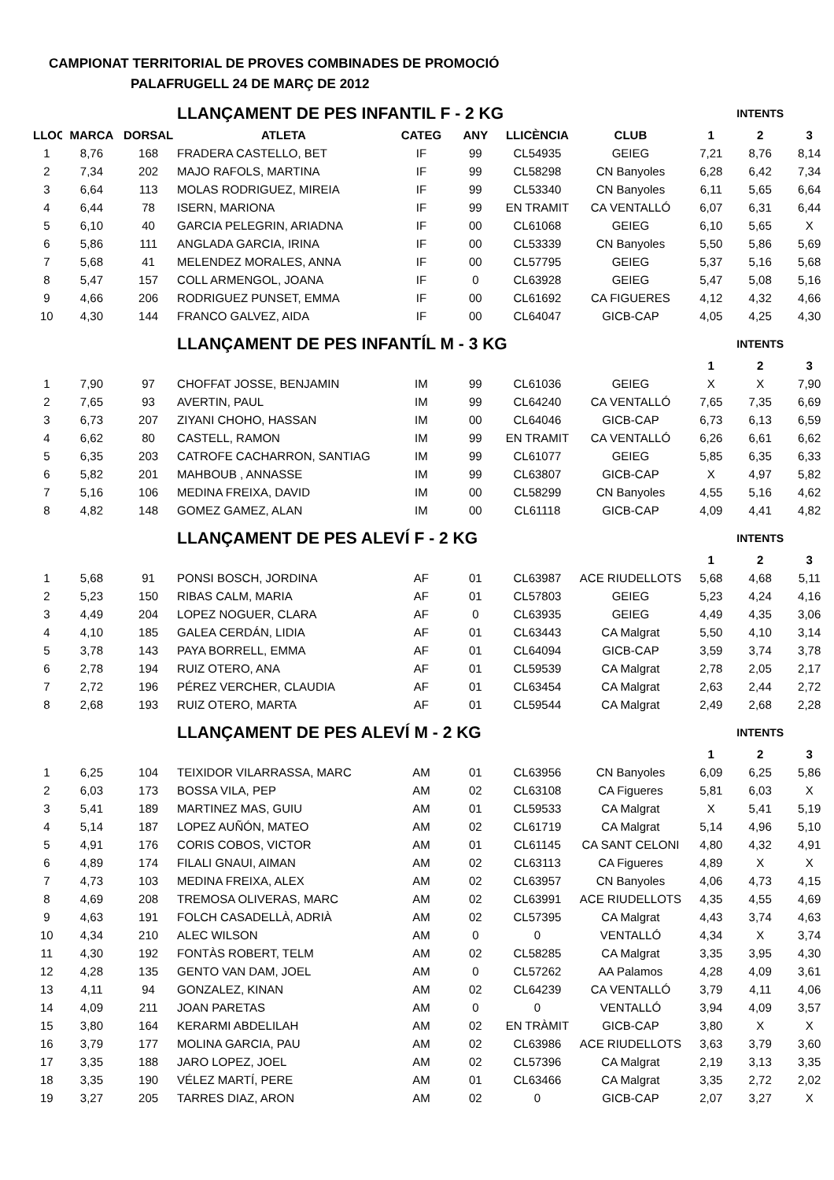CAMPIONAT TERRITORIAL DE PROVES COMBINADES DE PROMOCIÓ
PALAFRUGELL 24 DE MARÇ DE 2012
| | | | LLANÇAMENT DE PES INFANTIL F - 2 KG | | | | | INTENTS | | |
| LLOC | MARCA | DORSAL | ATLETA | CATEG | ANY | LLICÈNCIA | CLUB | 1 | 2 | 3 |
| 1 | 8,76 | 168 | FRADERA CASTELLO, BET | IF | 99 | CL54935 | GEIEG | 7,21 | 8,76 | 8,14 |
| 2 | 7,34 | 202 | MAJO RAFOLS, MARTINA | IF | 99 | CL58298 | CN Banyoles | 6,28 | 6,42 | 7,34 |
| 3 | 6,64 | 113 | MOLAS RODRIGUEZ, MIREIA | IF | 99 | CL53340 | CN Banyoles | 6,11 | 5,65 | 6,64 |
| 4 | 6,44 | 78 | ISERN, MARIONA | IF | 99 | EN TRAMIT | CA VENTALLÓ | 6,07 | 6,31 | 6,44 |
| 5 | 6,10 | 40 | GARCIA PELEGRIN, ARIADNA | IF | 00 | CL61068 | GEIEG | 6,10 | 5,65 | X |
| 6 | 5,86 | 111 | ANGLADA GARCIA, IRINA | IF | 00 | CL53339 | CN Banyoles | 5,50 | 5,86 | 5,69 |
| 7 | 5,68 | 41 | MELENDEZ MORALES, ANNA | IF | 00 | CL57795 | GEIEG | 5,37 | 5,16 | 5,68 |
| 8 | 5,47 | 157 | COLL ARMENGOL, JOANA | IF | 0 | CL63928 | GEIEG | 5,47 | 5,08 | 5,16 |
| 9 | 4,66 | 206 | RODRIGUEZ PUNSET, EMMA | IF | 00 | CL61692 | CA FIGUERES | 4,12 | 4,32 | 4,66 |
| 10 | 4,30 | 144 | FRANCO GALVEZ, AIDA | IF | 00 | CL64047 | GICB-CAP | 4,05 | 4,25 | 4,30 |
| | | | LLANÇAMENT DE PES INFANTÍL M - 3 KG | | | | | INTENTS | | |
| | | | | | | | | 1 | 2 | 3 |
| 1 | 7,90 | 97 | CHOFFAT JOSSE, BENJAMIN | IM | 99 | CL61036 | GEIEG | X | X | 7,90 |
| 2 | 7,65 | 93 | AVERTIN, PAUL | IM | 99 | CL64240 | CA VENTALLÓ | 7,65 | 7,35 | 6,69 |
| 3 | 6,73 | 207 | ZIYANI CHOHO, HASSAN | IM | 00 | CL64046 | GICB-CAP | 6,73 | 6,13 | 6,59 |
| 4 | 6,62 | 80 | CASTELL, RAMON | IM | 99 | EN TRAMIT | CA VENTALLÓ | 6,26 | 6,61 | 6,62 |
| 5 | 6,35 | 203 | CATROFE CACHARRON, SANTIAG | IM | 99 | CL61077 | GEIEG | 5,85 | 6,35 | 6,33 |
| 6 | 5,82 | 201 | MAHBOUB , ANNASSE | IM | 99 | CL63807 | GICB-CAP | X | 4,97 | 5,82 |
| 7 | 5,16 | 106 | MEDINA FREIXA, DAVID | IM | 00 | CL58299 | CN Banyoles | 4,55 | 5,16 | 4,62 |
| 8 | 4,82 | 148 | GOMEZ GAMEZ, ALAN | IM | 00 | CL61118 | GICB-CAP | 4,09 | 4,41 | 4,82 |
| | | | LLANÇAMENT DE PES ALEVÍ F - 2 KG | | | | | INTENTS | | |
| | | | | | | | | 1 | 2 | 3 |
| 1 | 5,68 | 91 | PONSI BOSCH, JORDINA | AF | 01 | CL63987 | ACE RIUDELLOTS | 5,68 | 4,68 | 5,11 |
| 2 | 5,23 | 150 | RIBAS CALM, MARIA | AF | 01 | CL57803 | GEIEG | 5,23 | 4,24 | 4,16 |
| 3 | 4,49 | 204 | LOPEZ NOGUER, CLARA | AF | 0 | CL63935 | GEIEG | 4,49 | 4,35 | 3,06 |
| 4 | 4,10 | 185 | GALEA CERDÁN, LIDIA | AF | 01 | CL63443 | CA Malgrat | 5,50 | 4,10 | 3,14 |
| 5 | 3,78 | 143 | PAYA BORRELL, EMMA | AF | 01 | CL64094 | GICB-CAP | 3,59 | 3,74 | 3,78 |
| 6 | 2,78 | 194 | RUIZ OTERO, ANA | AF | 01 | CL59539 | CA Malgrat | 2,78 | 2,05 | 2,17 |
| 7 | 2,72 | 196 | PÉREZ VERCHER, CLAUDIA | AF | 01 | CL63454 | CA Malgrat | 2,63 | 2,44 | 2,72 |
| 8 | 2,68 | 193 | RUIZ OTERO, MARTA | AF | 01 | CL59544 | CA Malgrat | 2,49 | 2,68 | 2,28 |
| | | | LLANÇAMENT DE PES ALEVÍ M - 2 KG | | | | | INTENTS | | |
| | | | | | | | | 1 | 2 | 3 |
| 1 | 6,25 | 104 | TEIXIDOR VILARRASSA, MARC | AM | 01 | CL63956 | CN Banyoles | 6,09 | 6,25 | 5,86 |
| 2 | 6,03 | 173 | BOSSA VILA, PEP | AM | 02 | CL63108 | CA Figueres | 5,81 | 6,03 | X |
| 3 | 5,41 | 189 | MARTINEZ MAS, GUIU | AM | 01 | CL59533 | CA Malgrat | X | 5,41 | 5,19 |
| 4 | 5,14 | 187 | LOPEZ AUÑÓN, MATEO | AM | 02 | CL61719 | CA Malgrat | 5,14 | 4,96 | 5,10 |
| 5 | 4,91 | 176 | CORIS COBOS, VICTOR | AM | 01 | CL61145 | CA SANT CELONI | 4,80 | 4,32 | 4,91 |
| 6 | 4,89 | 174 | FILALI GNAUI, AIMAN | AM | 02 | CL63113 | CA Figueres | 4,89 | X | X |
| 7 | 4,73 | 103 | MEDINA FREIXA, ALEX | AM | 02 | CL63957 | CN Banyoles | 4,06 | 4,73 | 4,15 |
| 8 | 4,69 | 208 | TREMOSA OLIVERAS, MARC | AM | 02 | CL63991 | ACE RIUDELLOTS | 4,35 | 4,55 | 4,69 |
| 9 | 4,63 | 191 | FOLCH CASADELLÀ, ADRIÀ | AM | 02 | CL57395 | CA Malgrat | 4,43 | 3,74 | 4,63 |
| 10 | 4,34 | 210 | ALEC WILSON | AM | 0 | 0 | VENTALLÓ | 4,34 | X | 3,74 |
| 11 | 4,30 | 192 | FONTÀS ROBERT, TELM | AM | 02 | CL58285 | CA Malgrat | 3,35 | 3,95 | 4,30 |
| 12 | 4,28 | 135 | GENTO VAN DAM, JOEL | AM | 0 | CL57262 | AA Palamos | 4,28 | 4,09 | 3,61 |
| 13 | 4,11 | 94 | GONZALEZ, KINAN | AM | 02 | CL64239 | CA VENTALLÓ | 3,79 | 4,11 | 4,06 |
| 14 | 4,09 | 211 | JOAN PARETAS | AM | 0 | 0 | VENTALLÓ | 3,94 | 4,09 | 3,57 |
| 15 | 3,80 | 164 | KERARMI ABDELILAH | AM | 02 | EN TRÀMIT | GICB-CAP | 3,80 | X | X |
| 16 | 3,79 | 177 | MOLINA GARCIA, PAU | AM | 02 | CL63986 | ACE RIUDELLOTS | 3,63 | 3,79 | 3,60 |
| 17 | 3,35 | 188 | JARO LOPEZ, JOEL | AM | 02 | CL57396 | CA Malgrat | 2,19 | 3,13 | 3,35 |
| 18 | 3,35 | 190 | VÉLEZ MARTÍ, PERE | AM | 01 | CL63466 | CA Malgrat | 3,35 | 2,72 | 2,02 |
| 19 | 3,27 | 205 | TARRES DIAZ, ARON | AM | 02 | 0 | GICB-CAP | 2,07 | 3,27 | X |